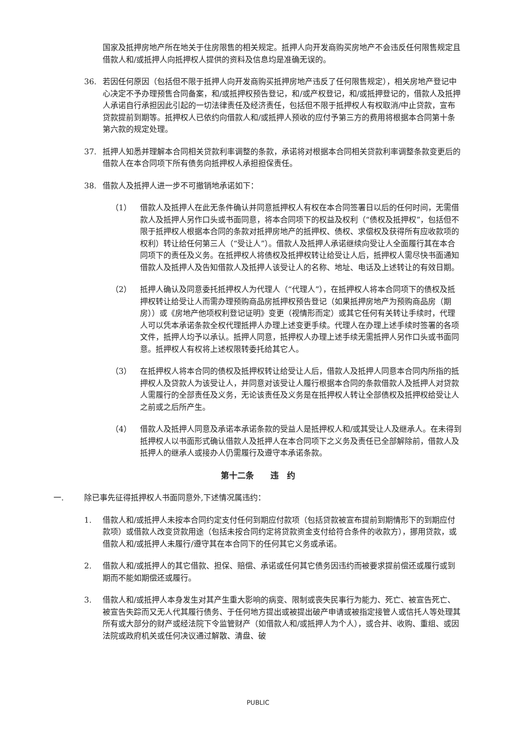国家及抵押房地产所在地关于住房限售的相关规定。抵押人向开发商购买房地产不会违反任何限售规定且借款人和/或抵押人向抵押权人提供的资料及信息均是准确无误的。
36. 若因任何原因（包括但不限于抵押人向开发商购买抵押房地产违反了任何限售规定），相关房地产登记中心决定不予办理预售合同备案，和/或抵押权预告登记，和/或产权登记，和/或抵押登记的，借款人及抵押人承诺自行承担因此引起的一切法律责任及经济责任，包括但不限于抵押权人有权取消/中止贷款，宣布贷款提前到期等。抵押权人已依约向借款人和/或抵押人预收的应付予第三方的费用将根据本合同第十条第六款的规定处理。
37. 抵押人知悉并理解本合同相关贷款利率调整的条款，承诺将对根据本合同相关贷款利率调整条款变更后的借款人在本合同项下所有债务向抵押权人承担担保责任。
38. 借款人及抵押人进一步不可撤销地承诺如下：
（1） 借款人及抵押人在此无条件确认并同意抵押权人有权在本合同签署日以后的任何时间，无需借款人及抵押人另作口头或书面同意，将本合同项下的权益及权利（“债权及抵押权”，包括但不限于抵押权人根据本合同的条款对抵押房地产的抵押权、债权、求偿权及获得所有应收款项的权利）转让给任何第三人（“受让人”）。借款人及抵押人承诺继续向受让人全面履行其在本合同项下的责任及义务。在抵押权人将债权及抵押权转让给受让人后，抵押权人需尽快书面通知借款人及抵押人及告知借款人及抵押人该受让人的名称、地址、电话及上述转让的有效日期。
（2） 抵押人确认及同意委托抵押权人为代理人（“代理人”），在抵押权人将本合同项下的债权及抵押权转让给受让人而需办理预购商品房抵押权预告登记（如果抵押房地产为预购商品房（期房））或《房地产他项权利登记证明》变更（视情形而定）或其它任何有关转让手续时，代理人可以凭本承诺条款全权代理抵押人办理上述变更手续。代理人在办理上述手续时签署的各项文件，抵押人均予以承认。抵押人同意，抵押权人办理上述手续无需抵押人另作口头或书面同意。抵押权人有权将上述权限转委托给其它人。
（3） 在抵押权人将本合同的债权及抵押权转让给受让人后，借款人及抵押人同意本合同内所指的抵押权人及贷款人为该受让人，并同意对该受让人履行根据本合同的条款借款人及抵押人对贷款人需履行的全部责任及义务，无论该责任及义务是在抵押权人转让全部债权及抵押权给受让人之前或之后所产生。
（4） 借款人及抵押人同意及承诺本承诺条款的受益人是抵押权人和/或其受让人及继承人。在未得到抵押权人以书面形式确认借款人及抵押人在本合同项下之义务及责任已全部解除前，借款人及抵押人的继承人或接办人仍需履行及遵守本承诺条款。
第十二条　　违　约
一. 除已事先征得抵押权人书面同意外,下述情况属违约：
1. 借款人和/或抵押人未按本合同约定支付任何到期应付款项（包括贷款被宣布提前到期情形下的到期应付款项）或借款人改变贷款用途（包括未按合同约定将贷款资金支付给符合条件的收款方），挪用贷款，或借款人和/或抵押人未履行/遵守其在本合同下的任何其它义务或承诺。
2. 借款人和/或抵押人的其它借款、担保、赔偿、承诺或任何其它债务因违约而被要求提前偿还或履行或到期而不能如期偿还或履行。
3. 借款人和/或抵押人本身发生对其产生重大影响的病变、限制或丧失民事行为能力、死亡、被宣告死亡、被宣告失踪而又无人代其履行债务、于任何地方提出或被提出破产申请或被指定接管人或信托人等处理其所有或大部分的财产或经法院下令监管财产（如借款人和/或抵押人为个人），或合并、收购、重组、或因法院或政府机关或任何决议通过解散、清盘、破
PUBLIC